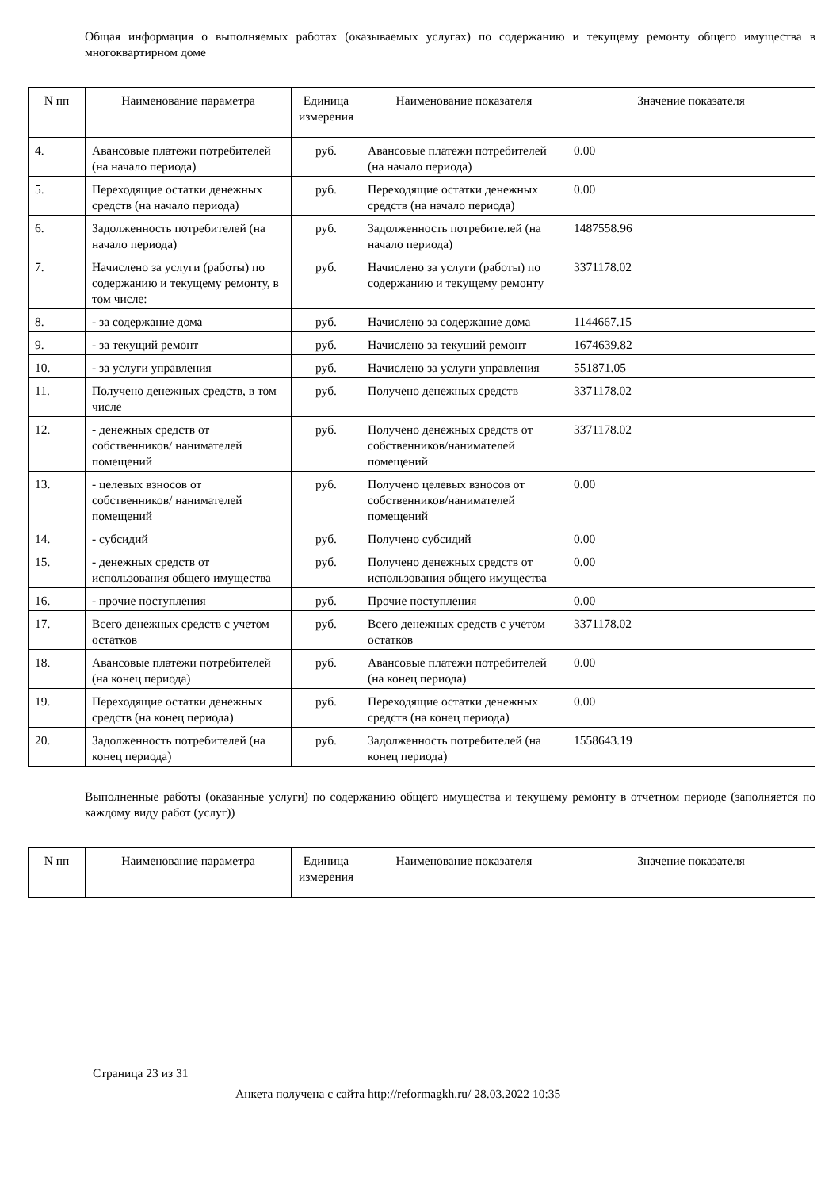Общая информация о выполняемых работах (оказываемых услугах) по содержанию и текущему ремонту общего имущества в многоквартирном доме
| N пп | Наименование параметра | Единица измерения | Наименование показателя | Значение показателя |
| --- | --- | --- | --- | --- |
| 4. | Авансовые платежи потребителей (на начало периода) | руб. | Авансовые платежи потребителей (на начало периода) | 0.00 |
| 5. | Переходящие остатки денежных средств (на начало периода) | руб. | Переходящие остатки денежных средств (на начало периода) | 0.00 |
| 6. | Задолженность потребителей (на начало периода) | руб. | Задолженность потребителей (на начало периода) | 1487558.96 |
| 7. | Начислено за услуги (работы) по содержанию и текущему ремонту, в том числе: | руб. | Начислено за услуги (работы) по содержанию и текущему ремонту | 3371178.02 |
| 8. | - за содержание дома | руб. | Начислено за содержание дома | 1144667.15 |
| 9. | - за текущий ремонт | руб. | Начислено за текущий ремонт | 1674639.82 |
| 10. | - за услуги управления | руб. | Начислено за услуги управления | 551871.05 |
| 11. | Получено денежных средств, в том числе | руб. | Получено денежных средств | 3371178.02 |
| 12. | - денежных средств от собственников/ нанимателей помещений | руб. | Получено денежных средств от собственников/нанимателей помещений | 3371178.02 |
| 13. | - целевых взносов от собственников/ нанимателей помещений | руб. | Получено целевых взносов от собственников/нанимателей помещений | 0.00 |
| 14. | - субсидий | руб. | Получено субсидий | 0.00 |
| 15. | - денежных средств от использования общего имущества | руб. | Получено денежных средств от использования общего имущества | 0.00 |
| 16. | - прочие поступления | руб. | Прочие поступления | 0.00 |
| 17. | Всего денежных средств с учетом остатков | руб. | Всего денежных средств с учетом остатков | 3371178.02 |
| 18. | Авансовые платежи потребителей (на конец периода) | руб. | Авансовые платежи потребителей (на конец периода) | 0.00 |
| 19. | Переходящие остатки денежных средств (на конец периода) | руб. | Переходящие остатки денежных средств (на конец периода) | 0.00 |
| 20. | Задолженность потребителей (на конец периода) | руб. | Задолженность потребителей (на конец периода) | 1558643.19 |
Выполненные работы (оказанные услуги) по содержанию общего имущества и текущему ремонту в отчетном периоде (заполняется по каждому виду работ (услуг))
| N пп | Наименование параметра | Единица измерения | Наименование показателя | Значение показателя |
| --- | --- | --- | --- | --- |
Страница 23 из 31
Анкета получена с сайта http://reformagkh.ru/ 28.03.2022 10:35